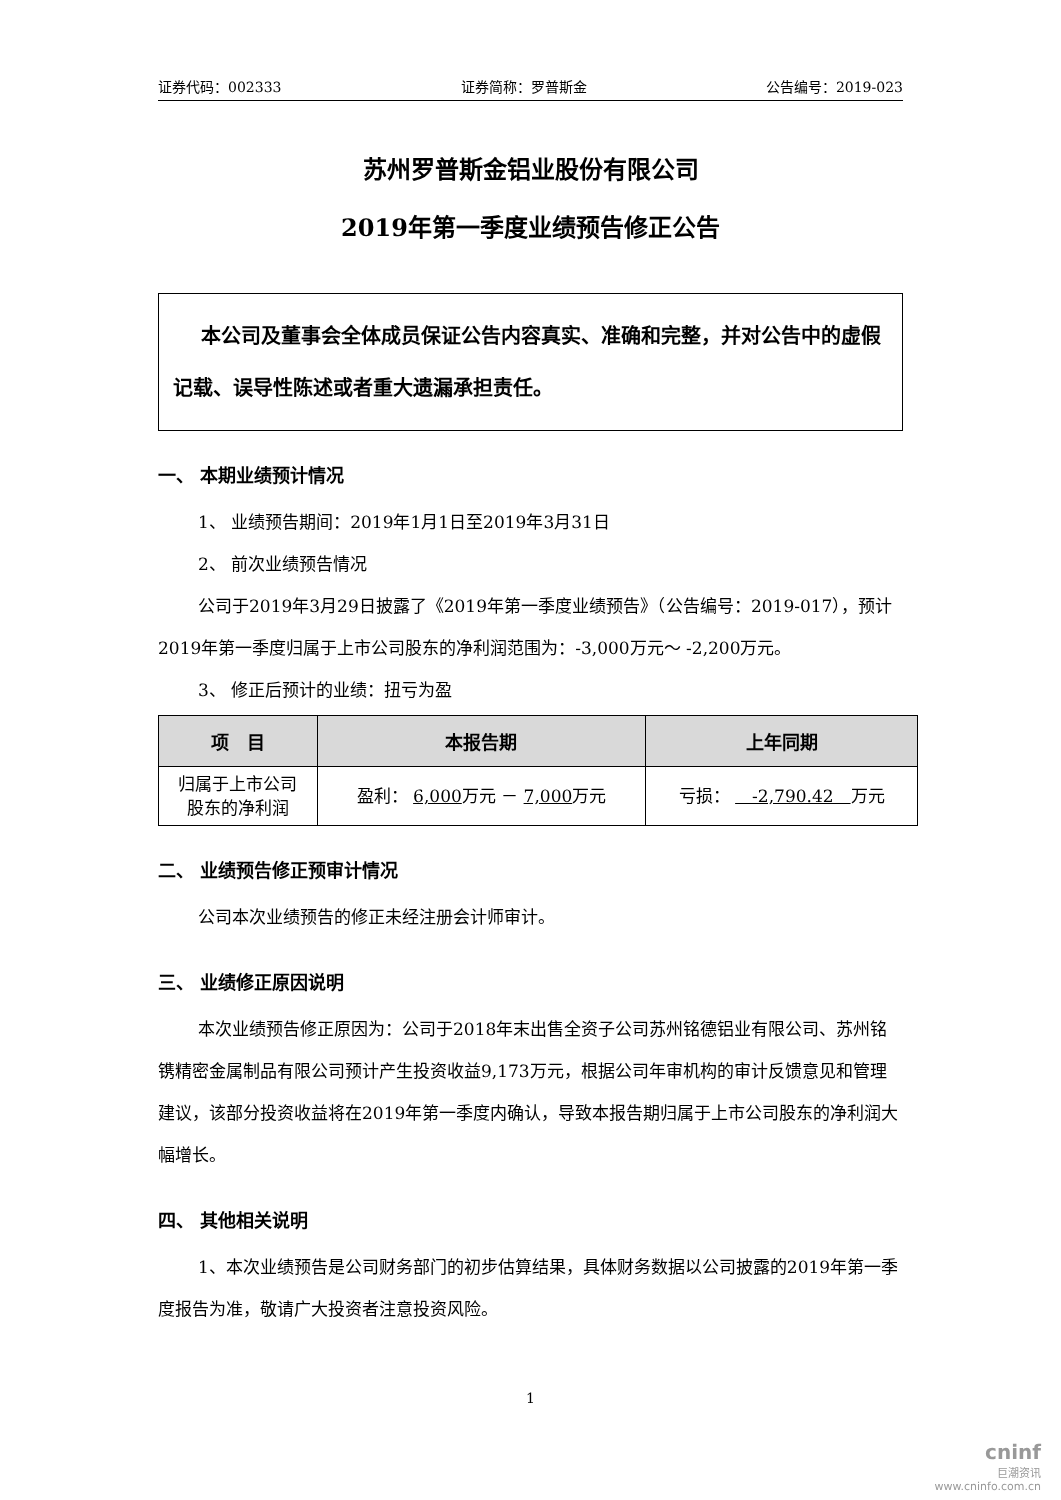证券代码：002333 证券简称：罗普斯金 公告编号：2019-023
苏州罗普斯金铝业股份有限公司
2019年第一季度业绩预告修正公告
本公司及董事会全体成员保证公告内容真实、准确和完整，并对公告中的虚假记载、误导性陈述或者重大遗漏承担责任。
一、 本期业绩预计情况
1、 业绩预告期间：2019年1月1日至2019年3月31日
2、 前次业绩预告情况
公司于2019年3月29日披露了《2019年第一季度业绩预告》（公告编号：2019-017），预计2019年第一季度归属于上市公司股东的净利润范围为：-3,000万元～ -2,200万元。
3、 修正后预计的业绩：扭亏为盈
| 项 目 | 本报告期 | 上年同期 |
| --- | --- | --- |
| 归属于上市公司 股东的净利润 | 盈利： 6,000 万元 － 7,000 万元 | 亏损： -2,790.42 万元 |
二、 业绩预告修正预审计情况
公司本次业绩预告的修正未经注册会计师审计。
三、 业绩修正原因说明
本次业绩预告修正原因为：公司于2018年末出售全资子公司苏州铭德铝业有限公司、苏州铭镌精密金属制品有限公司预计产生投资收益9,173万元，根据公司年审机构的审计反馈意见和管理建议，该部分投资收益将在2019年第一季度内确认，导致本报告期归属于上市公司股东的净利润大幅增长。
四、 其他相关说明
1、本次业绩预告是公司财务部门的初步估算结果，具体财务数据以公司披露的2019年第一季度报告为准，敬请广大投资者注意投资风险。
1
cninf
巨潮资讯
www.cninfo.com.cn